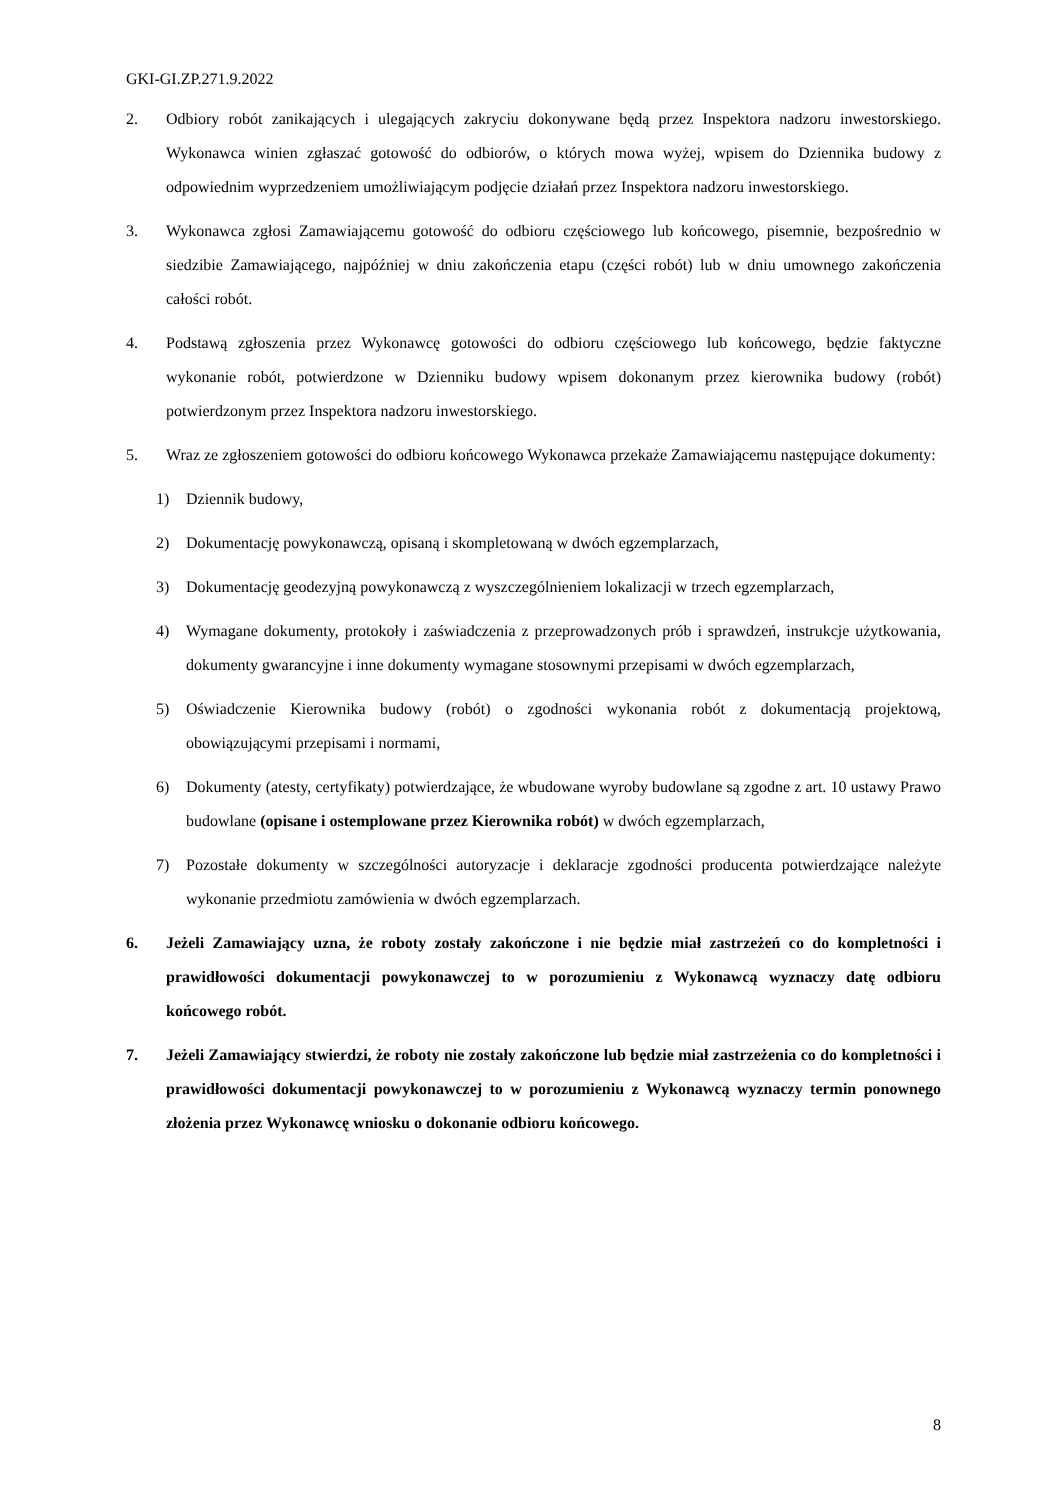GKI-GI.ZP.271.9.2022
2. Odbiory robót zanikających i ulegających zakryciu dokonywane będą przez Inspektora nadzoru inwestorskiego. Wykonawca winien zgłaszać gotowość do odbiorów, o których mowa wyżej, wpisem do Dziennika budowy z odpowiednim wyprzedzeniem umożliwiającym podjęcie działań przez Inspektora nadzoru inwestorskiego.
3. Wykonawca zgłosi Zamawiającemu gotowość do odbioru częściowego lub końcowego, pisemnie, bezpośrednio w siedzibie Zamawiającego, najpóźniej w dniu zakończenia etapu (części robót) lub w dniu umownego zakończenia całości robót.
4. Podstawą zgłoszenia przez Wykonawcę gotowości do odbioru częściowego lub końcowego, będzie faktyczne wykonanie robót, potwierdzone w Dzienniku budowy wpisem dokonanym przez kierownika budowy (robót) potwierdzonym przez Inspektora nadzoru inwestorskiego.
5. Wraz ze zgłoszeniem gotowości do odbioru końcowego Wykonawca przekaże Zamawiającemu następujące dokumenty:
1) Dziennik budowy,
2) Dokumentację powykonawczą, opisaną i skompletowaną w dwóch egzemplarzach,
3) Dokumentację geodezyjną powykonawczą z wyszczególnieniem lokalizacji w trzech egzemplarzach,
4) Wymagane dokumenty, protokoły i zaświadczenia z przeprowadzonych prób i sprawdzeń, instrukcje użytkowania, dokumenty gwarancyjne i inne dokumenty wymagane stosownymi przepisami w dwóch egzemplarzach,
5) Oświadczenie Kierownika budowy (robót) o zgodności wykonania robót z dokumentacją projektową, obowiązującymi przepisami i normami,
6) Dokumenty (atesty, certyfikaty) potwierdzające, że wbudowane wyroby budowlane są zgodne z art. 10 ustawy Prawo budowlane (opisane i ostemplowane przez Kierownika robót) w dwóch egzemplarzach,
7) Pozostałe dokumenty w szczególności autoryzacje i deklaracje zgodności producenta potwierdzające należyte wykonanie przedmiotu zamówienia w dwóch egzemplarzach.
6. Jeżeli Zamawiający uzna, że roboty zostały zakończone i nie będzie miał zastrzeżeń co do kompletności i prawidłowości dokumentacji powykonawczej to w porozumieniu z Wykonawcą wyznaczy datę odbioru końcowego robót.
7. Jeżeli Zamawiający stwierdzi, że roboty nie zostały zakończone lub będzie miał zastrzeżenia co do kompletności i prawidłowości dokumentacji powykonawczej to w porozumieniu z Wykonawcą wyznaczy termin ponownego złożenia przez Wykonawcę wniosku o dokonanie odbioru końcowego.
8